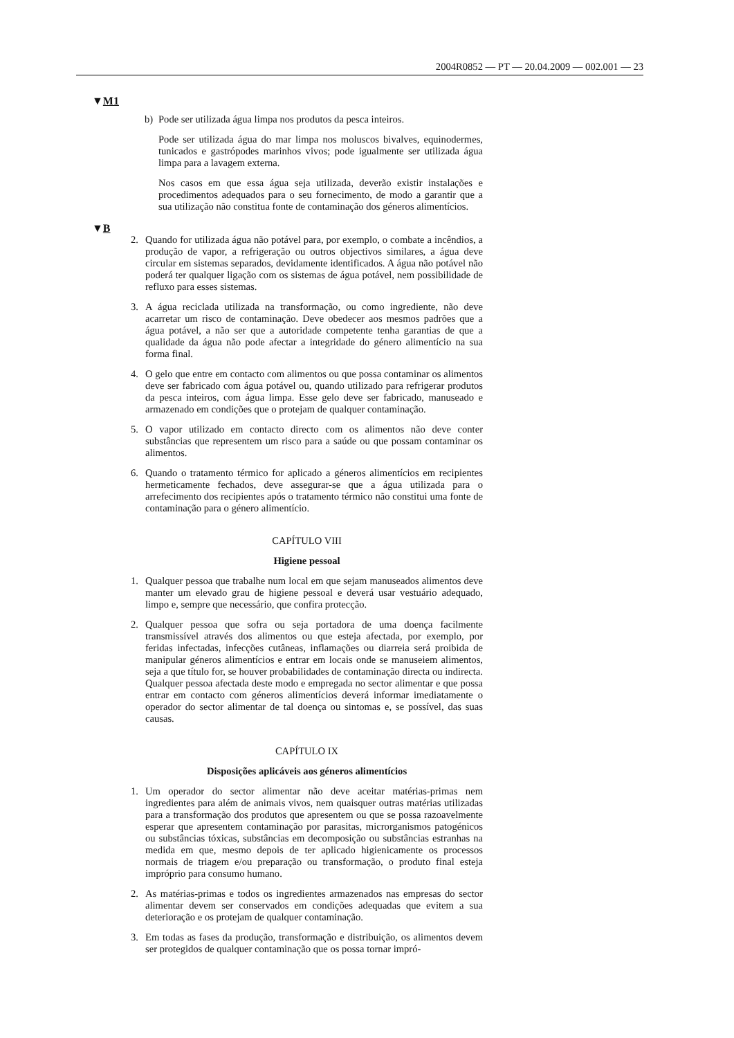2004R0852 — PT — 20.04.2009 — 002.001 — 23
▼M1
b) Pode ser utilizada água limpa nos produtos da pesca inteiros.
Pode ser utilizada água do mar limpa nos moluscos bivalves, equinodermes, tunicados e gastrópodes marinhos vivos; pode igualmente ser utilizada água limpa para a lavagem externa.
Nos casos em que essa água seja utilizada, deverão existir instalações e procedimentos adequados para o seu fornecimento, de modo a garantir que a sua utilização não constitua fonte de contaminação dos géneros alimentícios.
▼B
2. Quando for utilizada água não potável para, por exemplo, o combate a incêndios, a produção de vapor, a refrigeração ou outros objectivos similares, a água deve circular em sistemas separados, devidamente identificados. A água não potável não poderá ter qualquer ligação com os sistemas de água potável, nem possibilidade de refluxo para esses sistemas.
3. A água reciclada utilizada na transformação, ou como ingrediente, não deve acarretar um risco de contaminação. Deve obedecer aos mesmos padrões que a água potável, a não ser que a autoridade competente tenha garantias de que a qualidade da água não pode afectar a integridade do género alimentício na sua forma final.
4. O gelo que entre em contacto com alimentos ou que possa contaminar os alimentos deve ser fabricado com água potável ou, quando utilizado para refrigerar produtos da pesca inteiros, com água limpa. Esse gelo deve ser fabricado, manuseado e armazenado em condições que o protejam de qualquer contaminação.
5. O vapor utilizado em contacto directo com os alimentos não deve conter substâncias que representem um risco para a saúde ou que possam contaminar os alimentos.
6. Quando o tratamento térmico for aplicado a géneros alimentícios em recipientes hermeticamente fechados, deve assegurar-se que a água utilizada para o arrefecimento dos recipientes após o tratamento térmico não constitui uma fonte de contaminação para o género alimentício.
CAPÍTULO VIII
Higiene pessoal
1. Qualquer pessoa que trabalhe num local em que sejam manuseados alimentos deve manter um elevado grau de higiene pessoal e deverá usar vestuário adequado, limpo e, sempre que necessário, que confira protecção.
2. Qualquer pessoa que sofra ou seja portadora de uma doença facilmente transmissível através dos alimentos ou que esteja afectada, por exemplo, por feridas infectadas, infecções cutâneas, inflamações ou diarreia será proibida de manipular géneros alimentícios e entrar em locais onde se manuseiem alimentos, seja a que título for, se houver probabilidades de contaminação directa ou indirecta. Qualquer pessoa afectada deste modo e empregada no sector alimentar e que possa entrar em contacto com géneros alimentícios deverá informar imediatamente o operador do sector alimentar de tal doença ou sintomas e, se possível, das suas causas.
CAPÍTULO IX
Disposições aplicáveis aos géneros alimentícios
1. Um operador do sector alimentar não deve aceitar matérias-primas nem ingredientes para além de animais vivos, nem quaisquer outras matérias utilizadas para a transformação dos produtos que apresentem ou que se possa razoavelmente esperar que apresentem contaminação por parasitas, microrganismos patogénicos ou substâncias tóxicas, substâncias em decomposição ou substâncias estranhas na medida em que, mesmo depois de ter aplicado higienicamente os processos normais de triagem e/ou preparação ou transformação, o produto final esteja impróprio para consumo humano.
2. As matérias-primas e todos os ingredientes armazenados nas empresas do sector alimentar devem ser conservados em condições adequadas que evitem a sua deterioração e os protejam de qualquer contaminação.
3. Em todas as fases da produção, transformação e distribuição, os alimentos devem ser protegidos de qualquer contaminação que os possa tornar impró-